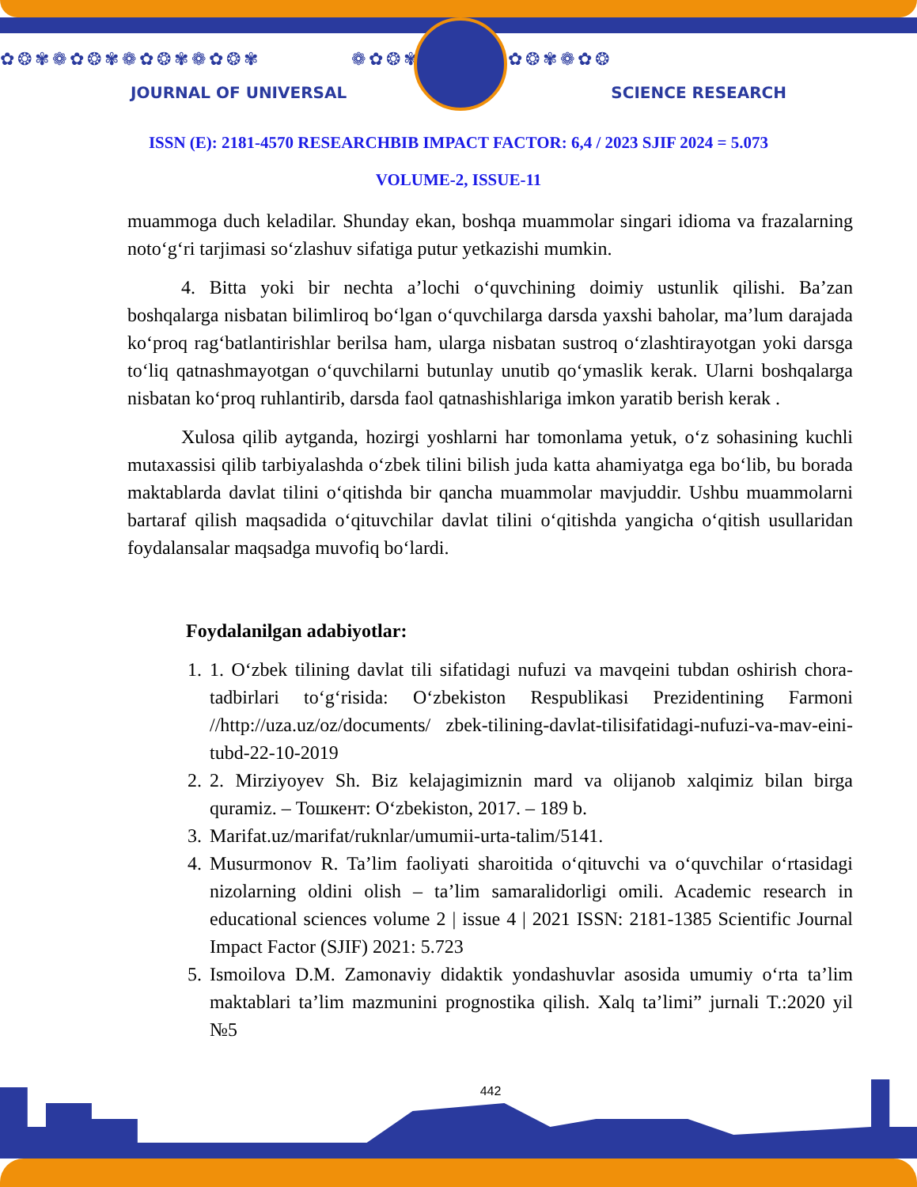✿❂✾❁✿❂✾❁✿❂✾❁✿❂✾ ❁✿❂✾❁✿❂✾❁✿❂✾❁✿❂
JOURNAL OF UNIVERSAL SCIENCE RESEARCH
ISSN (E): 2181-4570 RESEARCHBIB IMPACT FACTOR: 6,4 / 2023 SJIF 2024 = 5.073
VOLUME-2, ISSUE-11
muammoga duch keladilar. Shunday ekan, boshqa muammolar singari idioma va frazalarning noto‘g‘ri tarjimasi so‘zlashuv sifatiga putur yetkazishi mumkin.
4. Bitta yoki bir nechta a’lochi o‘quvchining doimiy ustunlik qilishi. Ba’zan boshqalarga nisbatan bilimliroq bo‘lgan o‘quvchilarga darsda yaxshi baholar, ma’lum darajada ko‘proq rag‘batlantirishlar berilsa ham, ularga nisbatan sustroq o‘zlashtirayotgan yoki darsga to‘liq qatnashmayotgan o‘quvchilarni butunlay unutib qo‘ymaslik kerak. Ularni boshqalarga nisbatan ko‘proq ruhlantirib, darsda faol qatnashishlariga imkon yaratib berish kerak .
Xulosa qilib aytganda, hozirgi yoshlarni har tomonlama yetuk, o‘z sohasining kuchli mutaxassisi qilib tarbiyalashda o‘zbek tilini bilish juda katta ahamiyatga ega bo‘lib, bu borada maktablarda davlat tilini o‘qitishda bir qancha muammolar mavjuddir. Ushbu muammolarni bartaraf qilish maqsadida o‘qituvchilar davlat tilini o‘qitishda yangicha o‘qitish usullaridan foydalansalar maqsadga muvofiq bo‘lardi.
Foydalanilgan adabiyotlar:
1. 1. O‘zbek tilining davlat tili sifatidagi nufuzi va mavqeini tubdan oshirish chora-tadbirlari to‘g‘risida: O‘zbekiston Respublikasi Prezidentining Farmoni //http://uza.uz/oz/documents/ zbek-tilining-davlat-tilisifatidagi-nufuzi-va-mav-eini-tubd-22-10-2019
2. 2. Mirziyoyev Sh. Biz kelajagimiznin mard va olijanob xalqimiz bilan birga quramiz. – Тошкент: O‘zbekiston, 2017. – 189 b.
3. Marifat.uz/marifat/ruknlar/umumii-urta-talim/5141.
4. Musurmonov R. Ta’lim faoliyati sharoitida o‘qituvchi va o‘quvchilar o‘rtasidagi nizolarning oldini olish – ta’lim samaralidorligi omili. Academic research in educational sciences volume 2 | issue 4 | 2021 ISSN: 2181-1385 Scientific Journal Impact Factor (SJIF) 2021: 5.723
5. Ismoilova D.M. Zamonaviy didaktik yondashuvlar asosida umumiy o‘rta ta’lim maktablari ta’lim mazmunini prognostika qilish. Xalq ta’limi” jurnali T.:2020 yil №5
442